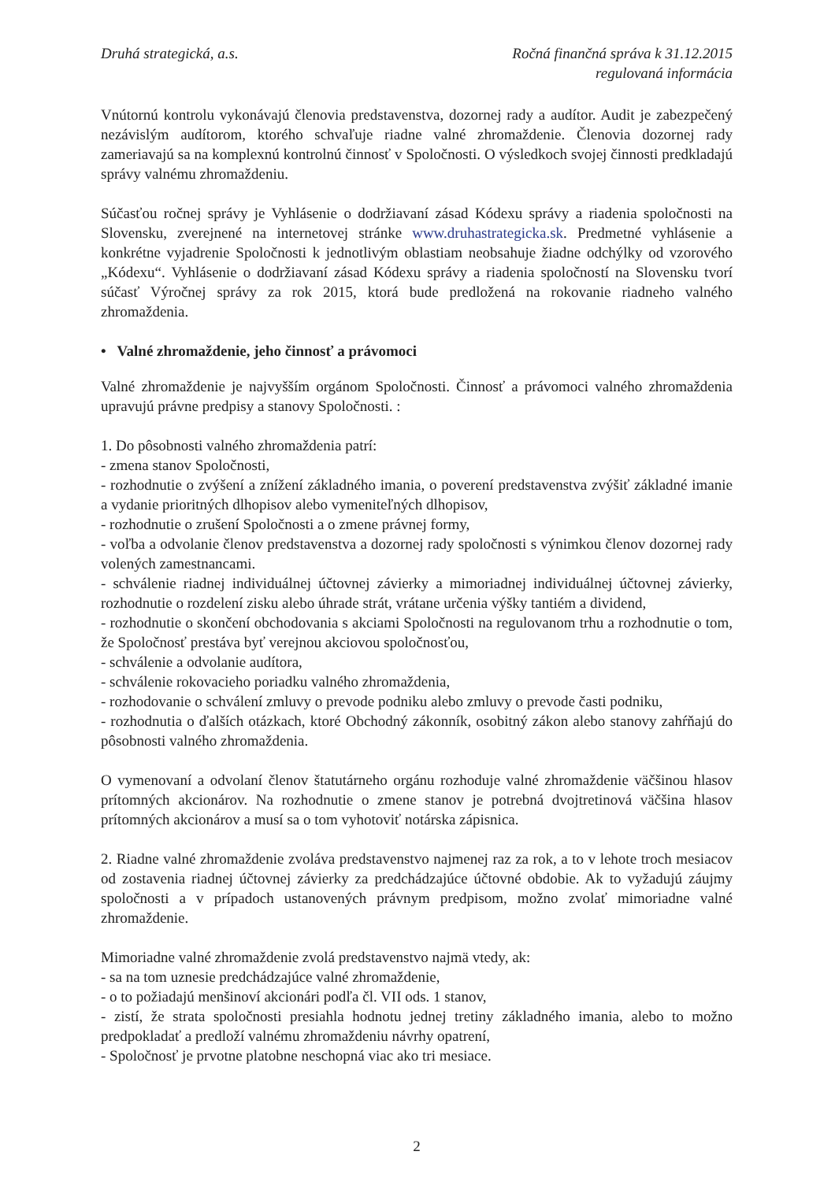Druhá strategická, a.s. Ročná finančná správa k 31.12.2015
regulovaná informácia
Vnútornú kontrolu vykonávajú členovia predstavenstva, dozornej rady a audítor. Audit je zabezpečený nezávislým audítorom, ktorého schvaľuje riadne valné zhromaždenie. Členovia dozornej rady zameriavajú sa na komplexnú kontrolnú činnosť v Spoločnosti. O výsledkoch svojej činnosti predkladajú správy valnému zhromaždeniu.
Súčasťou ročnej správy je Vyhlásenie o dodržiavaní zásad Kódexu správy a riadenia spoločnosti na Slovensku, zverejnené na internetovej stránke www.druhastrategicka.sk. Predmetné vyhlásenie a konkrétne vyjadrenie Spoločnosti k jednotlivým oblastiam neobsahuje žiadne odchýlky od vzorového „Kódexu“. Vyhlásenie o dodržiavaní zásad Kódexu správy a riadenia spoločností na Slovensku tvorí súčasť Výročnej správy za rok 2015, ktorá bude predložená na rokovanie riadneho valného zhromaždenia.
• Valné zhromaždenie, jeho činnosť a právomoci
Valné zhromaždenie je najvyšším orgánom Spoločnosti. Činnosť a právomoci valného zhromaždenia upravujú právne predpisy a stanovy Spoločnosti. :
1. Do pôsobnosti valného zhromaždenia patrí:
- zmena stanov Spoločnosti,
- rozhodnutie o zvýšení a znížení základného imania, o poverení predstavenstva zvýšiť základné imanie a vydanie prioritných dlhopisov alebo vymeniteľných dlhopisov,
- rozhodnutie o zrušení Spoločnosti a o zmene právnej formy,
- voľba a odvolanie členov predstavenstva a dozornej rady spoločnosti s výnimkou členov dozornej rady volených zamestnancami.
- schválenie riadnej individuálnej účtovnej závierky a mimoriadnej individuálnej účtovnej závierky, rozhodnutie o rozdelení zisku alebo úhrade strát, vrátane určenia výšky tantiém a dividend,
- rozhodnutie o skončení obchodovania s akciami Spoločnosti na regulovanom trhu a rozhodnutie o tom, že Spoločnosť prestáva byť verejnou akciovou spoločnosťou,
- schválenie a odvolanie audítora,
- schválenie rokovacieho poriadku valného zhromaždenia,
- rozhodovanie o schválení zmluvy o prevode podniku alebo zmluvy o prevode časti podniku,
- rozhodnutia o ďalších otázkach, ktoré Obchodný zákonník, osobitný zákon alebo stanovy zahŕňajú do pôsobnosti valného zhromaždenia.
O vymenovaní a odvolaní členov štatutárneho orgánu rozhoduje valné zhromaždenie väčšinou hlasov prítomných akcionárov. Na rozhodnutie o zmene stanov je potrebná dvojtretinová väčšina hlasov prítomných akcionárov a musí sa o tom vyhotoviť notárska zápisnica.
2. Riadne valné zhromaždenie zvoláva predstavenstvo najmenej raz za rok, a to v lehote troch mesiacov od zostavenia riadnej účtovnej závierky za predchádzajúce účtovné obdobie. Ak to vyžadujú záujmy spoločnosti a v prípadoch ustanovených právnym predpisom, možno zvolať mimoriadne valné zhromaždenie.
Mimoriadne valné zhromaždenie zvolá predstavenstvo najmä vtedy, ak:
- sa na tom uznesie predchádzajúce valné zhromaždenie,
- o to požiadajú menšinoví akcionári podľa čl. VII ods. 1 stanov,
- zistí, že strata spoločnosti presiahla hodnotu jednej tretiny základného imania, alebo to možno predpokladať a predloží valnému zhromaždeniu návrhy opatrení,
- Spoločnosť je prvotne platobne neschopná viac ako tri mesiace.
2